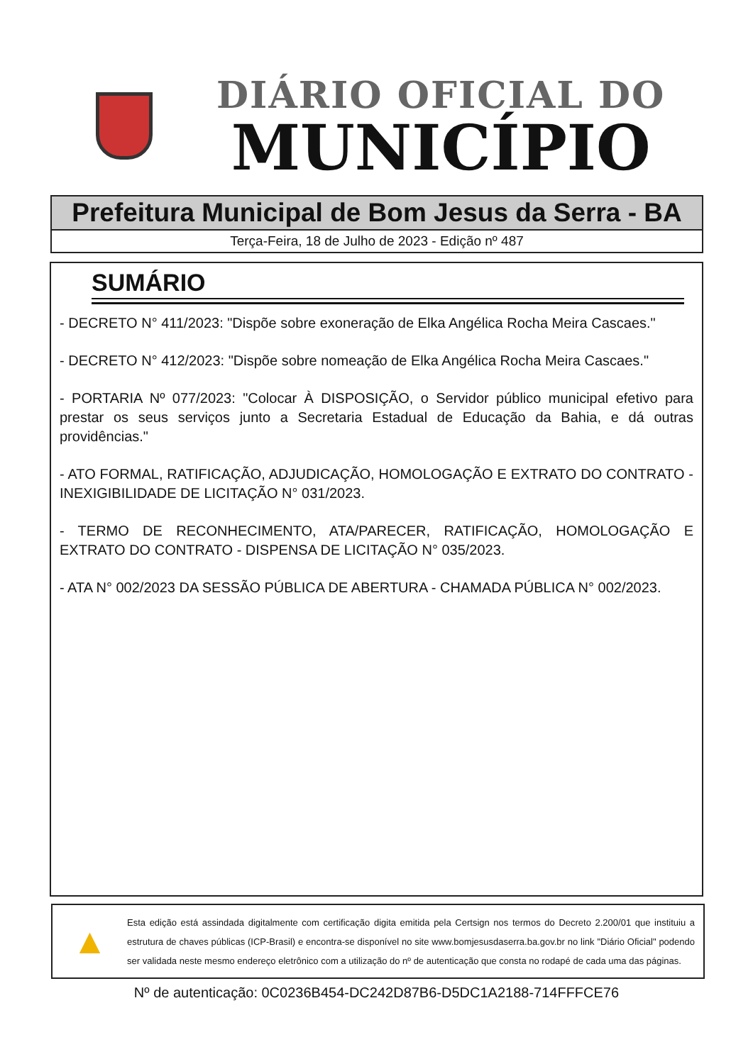DIÁRIO OFICIAL DO
MUNICÍPIO
Prefeitura Municipal de Bom Jesus da Serra - BA
Terça-Feira, 18 de Julho de 2023 - Edição nº 487
SUMÁRIO
- DECRETO N° 411/2023: "Dispõe sobre exoneração de Elka Angélica Rocha Meira Cascaes."
- DECRETO N° 412/2023: "Dispõe sobre nomeação de Elka Angélica Rocha Meira Cascaes."
- PORTARIA Nº 077/2023: "Colocar À DISPOSIÇÃO, o Servidor público municipal efetivo para prestar os seus serviços junto a Secretaria Estadual de Educação da Bahia, e dá outras providências."
- ATO FORMAL, RATIFICAÇÃO, ADJUDICAÇÃO, HOMOLOGAÇÃO E EXTRATO DO CONTRATO - INEXIGIBILIDADE DE LICITAÇÃO N° 031/2023.
- TERMO DE RECONHECIMENTO, ATA/PARECER, RATIFICAÇÃO, HOMOLOGAÇÃO E EXTRATO DO CONTRATO - DISPENSA DE LICITAÇÃO N° 035/2023.
- ATA N° 002/2023 DA SESSÃO PÚBLICA DE ABERTURA - CHAMADA PÚBLICA N° 002/2023.
▲
Esta edição está assindada digitalmente com certificação digita emitida pela Certsign nos termos do Decreto 2.200/01 que instituiu a estrutura de chaves públicas (ICP-Brasil) e encontra-se disponível no site www.bomjesusdaserra.ba.gov.br no link "Diário Oficial" podendo ser validada neste mesmo endereço eletrônico com a utilização do nº de autenticação que consta no rodapé de cada uma das páginas.
Nº de autenticação: 0C0236B454-DC242D87B6-D5DC1A2188-714FFFCE76